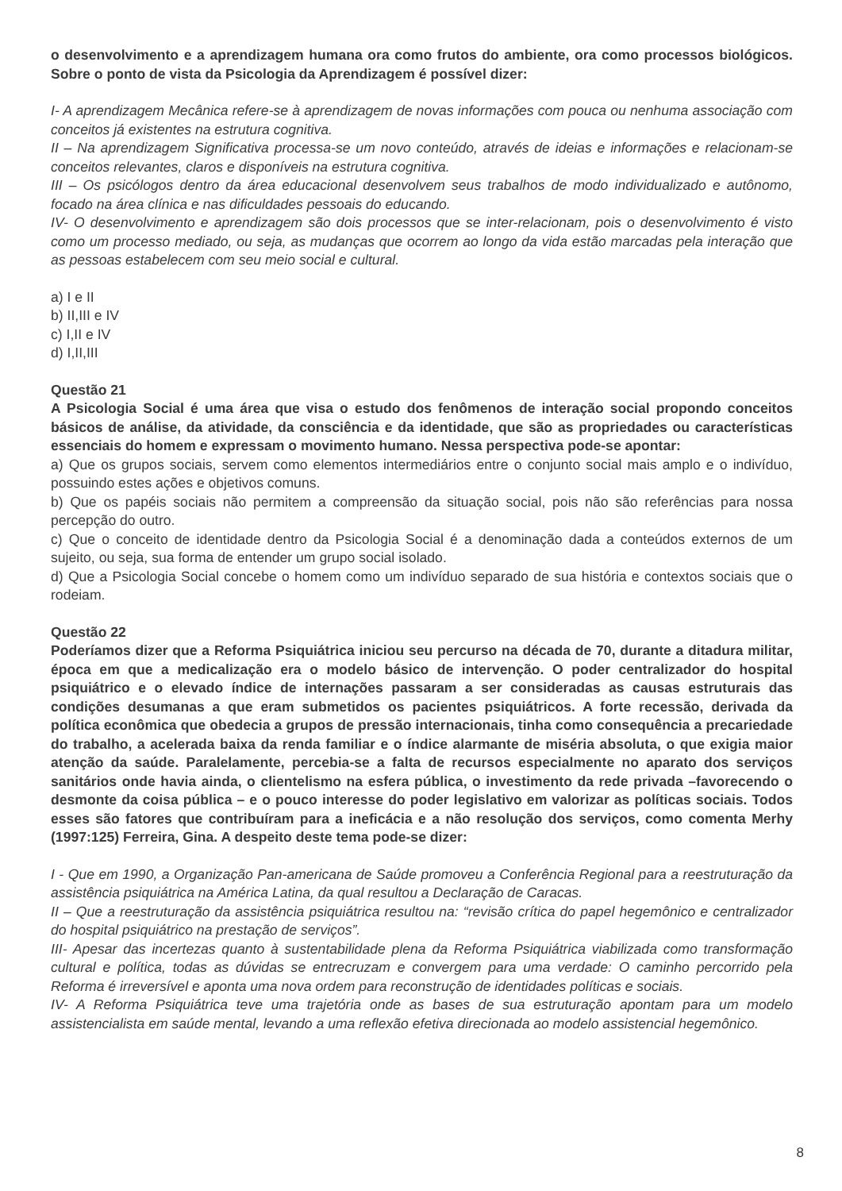o desenvolvimento e a aprendizagem humana ora como frutos do ambiente, ora como processos biológicos. Sobre o ponto de vista da Psicologia da Aprendizagem é possível dizer:
I- A aprendizagem Mecânica refere-se à aprendizagem de novas informações com pouca ou nenhuma associação com conceitos já existentes na estrutura cognitiva.
II – Na aprendizagem Significativa processa-se um novo conteúdo, através de ideias e informações e relacionam-se conceitos relevantes, claros e disponíveis na estrutura cognitiva.
III – Os psicólogos dentro da área educacional desenvolvem seus trabalhos de modo individualizado e autônomo, focado na área clínica e nas dificuldades pessoais do educando.
IV- O desenvolvimento e aprendizagem são dois processos que se inter-relacionam, pois o desenvolvimento é visto como um processo mediado, ou seja, as mudanças que ocorrem ao longo da vida estão marcadas pela interação que as pessoas estabelecem com seu meio social e cultural.
a) I e II
b) II,III e IV
c) I,II e IV
d) I,II,III
Questão 21
A Psicologia Social é uma área que visa o estudo dos fenômenos de interação social propondo conceitos básicos de análise, da atividade, da consciência e da identidade, que são as propriedades ou características essenciais do homem e expressam o movimento humano. Nessa perspectiva pode-se apontar:
a) Que os grupos sociais, servem como elementos intermediários entre o conjunto social mais amplo e o indivíduo, possuindo estes ações e objetivos comuns.
b) Que os papéis sociais não permitem a compreensão da situação social, pois não são referências para nossa percepção do outro.
c) Que o conceito de identidade dentro da Psicologia Social é a denominação dada a conteúdos externos de um sujeito, ou seja, sua forma de entender um grupo social isolado.
d) Que a Psicologia Social concebe o homem como um indivíduo separado de sua história e contextos sociais que o rodeiam.
Questão 22
Poderíamos dizer que a Reforma Psiquiátrica iniciou seu percurso na década de 70, durante a ditadura militar, época em que a medicalização era o modelo básico de intervenção. O poder centralizador do hospital psiquiátrico e o elevado índice de internações passaram a ser consideradas as causas estruturais das condições desumanas a que eram submetidos os pacientes psiquiátricos. A forte recessão, derivada da política econômica que obedecia a grupos de pressão internacionais, tinha como consequência a precariedade do trabalho, a acelerada baixa da renda familiar e o índice alarmante de miséria absoluta, o que exigia maior atenção da saúde. Paralelamente, percebia-se a falta de recursos especialmente no aparato dos serviços sanitários onde havia ainda, o clientelismo na esfera pública, o investimento da rede privada –favorecendo o desmonte da coisa pública – e o pouco interesse do poder legislativo em valorizar as políticas sociais. Todos esses são fatores que contribuíram para a ineficácia e a não resolução dos serviços, como comenta Merhy (1997:125) Ferreira, Gina. A despeito deste tema pode-se dizer:
I - Que em 1990, a Organização Pan-americana de Saúde promoveu a Conferência Regional para a reestruturação da assistência psiquiátrica na América Latina, da qual resultou a Declaração de Caracas.
II – Que a reestruturação da assistência psiquiátrica resultou na: “revisão crítica do papel hegemônico e centralizador do hospital psiquiátrico na prestação de serviços”.
III- Apesar das incertezas quanto à sustentabilidade plena da Reforma Psiquiátrica viabilizada como transformação cultural e política, todas as dúvidas se entrecruzam e convergem para uma verdade: O caminho percorrido pela Reforma é irreversível e aponta uma nova ordem para reconstrução de identidades políticas e sociais.
IV- A Reforma Psiquiátrica teve uma trajetória onde as bases de sua estruturação apontam para um modelo assistencialista em saúde mental, levando a uma reflexão efetiva direcionada ao modelo assistencial hegemônico.
8